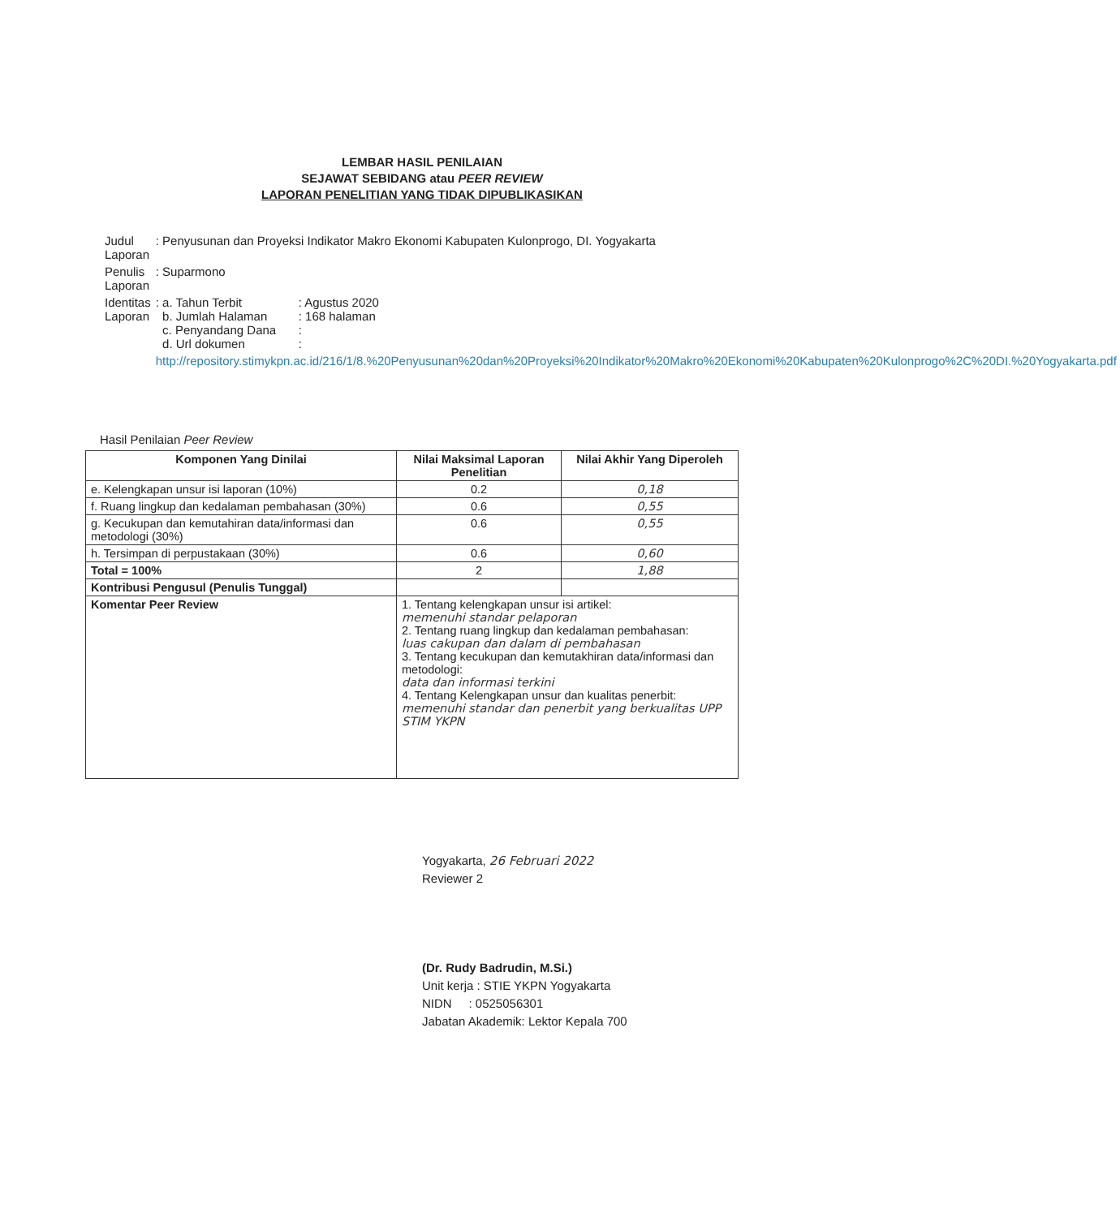LEMBAR HASIL PENILAIAN
SEJAWAT SEBIDANG atau PEER REVIEW
LAPORAN PENELITIAN YANG TIDAK DIPUBLIKASIKAN
| Judul Laporan | : Penyusunan dan Proyeksi Indikator Makro Ekonomi Kabupaten Kulonprogo, DI. Yogyakarta | |
| Penulis Laporan | : Suparmono | |
| Identitas Laporan | : a. Tahun Terbit b. Jumlah Halaman c. Penyandang Dana d. Url dokumen | : Agustus 2020 : 168 halaman : : |
| | http://repository.stimykpn.ac.id/216/1/8.%20Penyusunan%20dan%20Proyeksi%20Indikator%20Makro%20Ekonomi%20Kabupaten%20Kulonprogo%2C%20DI.%20Yogyakarta.pdf | |
Hasil Penilaian Peer Review
| Komponen Yang Dinilai | Nilai Maksimal Laporan Penelitian | Nilai Akhir Yang Diperoleh |
| --- | --- | --- |
| e. Kelengkapan unsur isi laporan (10%) | 0.2 | 0,18 |
| f. Ruang lingkup dan kedalaman pembahasan (30%) | 0.6 | 0,55 |
| g. Kecukupan dan kemutahiran data/informasi dan metodologi (30%) | 0.6 | 0,55 |
| h. Tersimpan di perpustakaan (30%) | 0.6 | 0,60 |
| Total = 100% | 2 | 1,88 |
| Kontribusi Pengusul (Penulis Tunggal) | | |
| Komentar Peer Review | 1. Tentang kelengkapan unsur isi artikel: memenuhi standar pelaporan 2. Tentang ruang lingkup dan kedalaman pembahasan: luas cakupan dan dalam di pembahasan 3. Tentang kecukupan dan kemutakhiran data/informasi dan metodologi: data dan informasi terkini 4. Tentang Kelengkapan unsur dan kualitas penerbit: memenuhi standar dan penerbit yang berkualitas UPP STIM YKPN | |
Yogyakarta, 26 Februari 2022
Reviewer 2
(Dr. Rudy Badrudin, M.Si.)
Unit kerja : STIE YKPN Yogyakarta
NIDN : 0525056301
Jabatan Akademik: Lektor Kepala 700